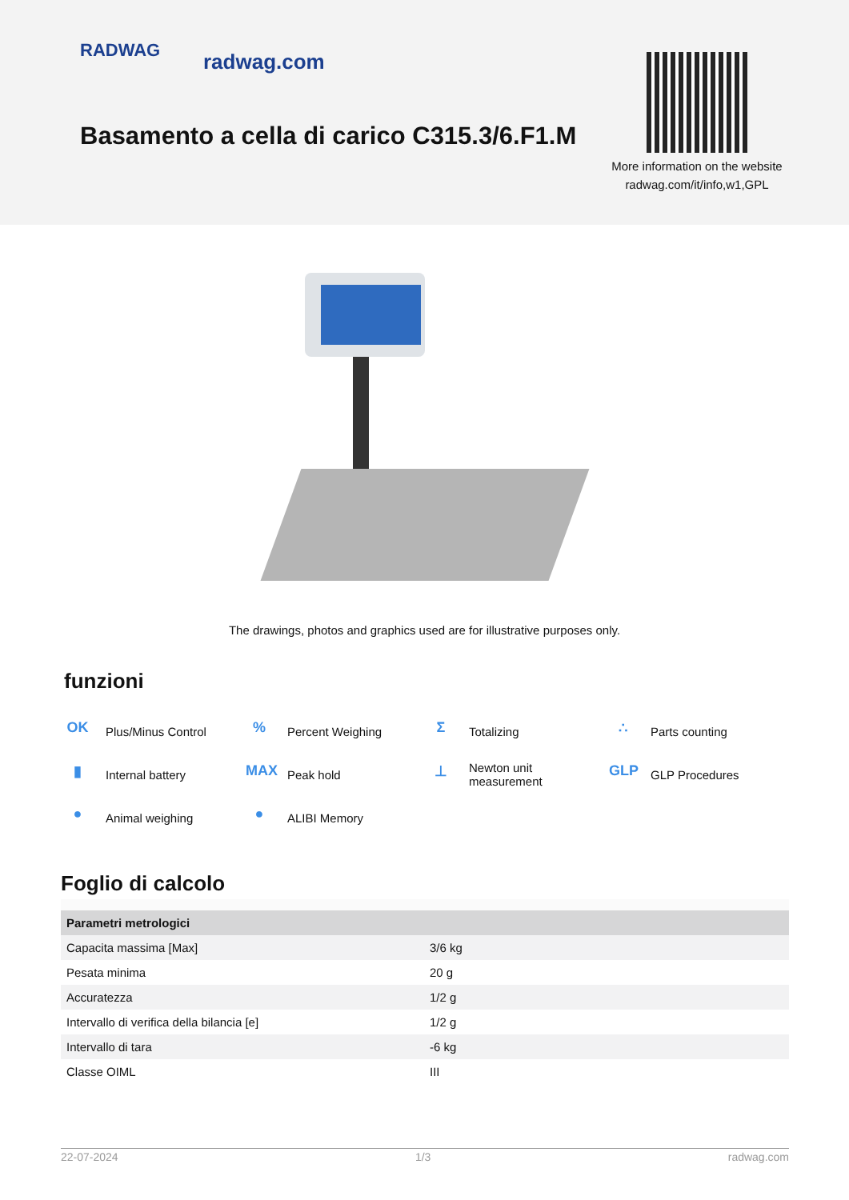RADWAG radwag.com
Basamento a cella di carico C315.3/6.F1.M
More information on the website
radwag.com/it/info,w1,GPL
The drawings, photos and graphics used are for illustrative purposes only.
funzioni
OK Plus/Minus Control
% Percent Weighing
Σ Totalizing
∴ Parts counting
▮ Internal battery
MAX Peak hold
⊥ Newton unit
measurement
GLP GLP Procedures
● Animal weighing
● ALIBI Memory
Foglio di calcolo
| Parametri metrologici | |
| --- | --- |
| Capacita massima [Max] | 3/6 kg |
| Pesata minima | 20 g |
| Accuratezza | 1/2 g |
| Intervallo di verifica della bilancia [e] | 1/2 g |
| Intervallo di tara | -6 kg |
| Classe OIML | III |
22-07-2024 1/3 radwag.com